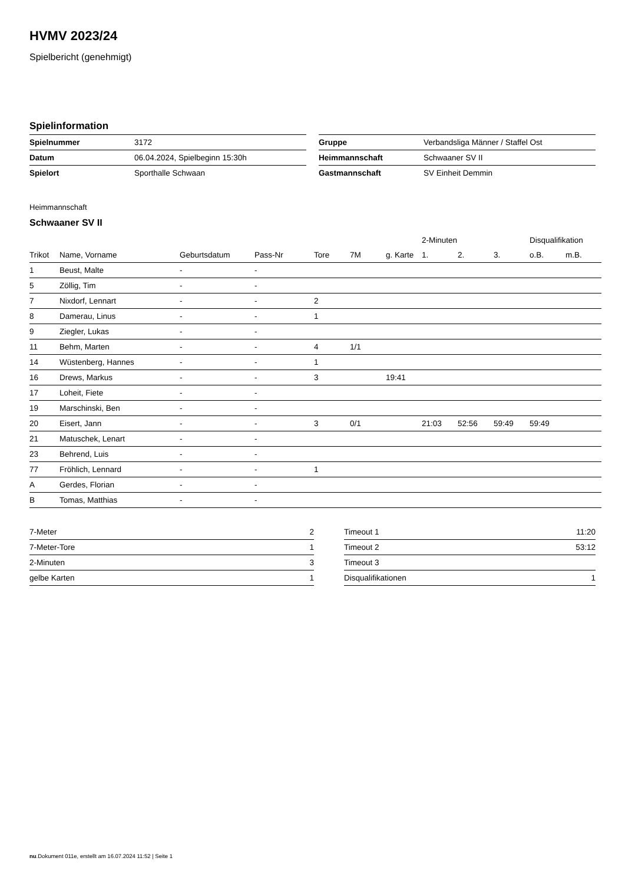HVMV 2023/24
Spielbericht (genehmigt)
Spielinformation
| Spielnummer | 3172 |
| Datum | 06.04.2024, Spielbeginn 15:30h |
| Spielort | Sporthalle Schwaan |
| Gruppe | Verbandsliga Männer / Staffel Ost |
| Heimmannschaft | Schwaaner SV II |
| Gastmannschaft | SV Einheit Demmin |
Heimmannschaft
Schwaaner SV II
| | | | | | | | 2-Minuten | | | Disqualifikation | |
| --- | --- | --- | --- | --- | --- | --- | --- | --- | --- | --- | --- |
| Trikot | Name, Vorname | Geburtsdatum | Pass-Nr | Tore | 7M | g. Karte | 1. | 2. | 3. | o.B. | m.B. |
| 1 | Beust, Malte | - | - | | | | | | | | |
| 5 | Zöllig, Tim | - | - | | | | | | | | |
| 7 | Nixdorf, Lennart | - | - | 2 | | | | | | | |
| 8 | Damerau, Linus | - | - | 1 | | | | | | | |
| 9 | Ziegler, Lukas | - | - | | | | | | | | |
| 11 | Behm, Marten | - | - | 4 | 1/1 | | | | | | |
| 14 | Wüstenberg, Hannes | - | - | 1 | | | | | | | |
| 16 | Drews, Markus | - | - | 3 | | 19:41 | | | | | |
| 17 | Loheit, Fiete | - | - | | | | | | | | |
| 19 | Marschinski, Ben | - | - | | | | | | | | |
| 20 | Eisert, Jann | - | - | 3 | 0/1 | | 21:03 | 52:56 | 59:49 | 59:49 | |
| 21 | Matuschek, Lenart | - | - | | | | | | | | |
| 23 | Behrend, Luis | - | - | | | | | | | | |
| 77 | Fröhlich, Lennard | - | - | 1 | | | | | | | |
| A | Gerdes, Florian | - | - | | | | | | | | |
| B | Tomas, Matthias | - | - | | | | | | | | |
| 7-Meter | 2 |
| 7-Meter-Tore | 1 |
| 2-Minuten | 3 |
| gelbe Karten | 1 |
| Timeout 1 | 11:20 |
| Timeout 2 | 53:12 |
| Timeout 3 | |
| Disqualifikationen | 1 |
nu.Dokument 011e, erstellt am 16.07.2024 11:52 | Seite 1